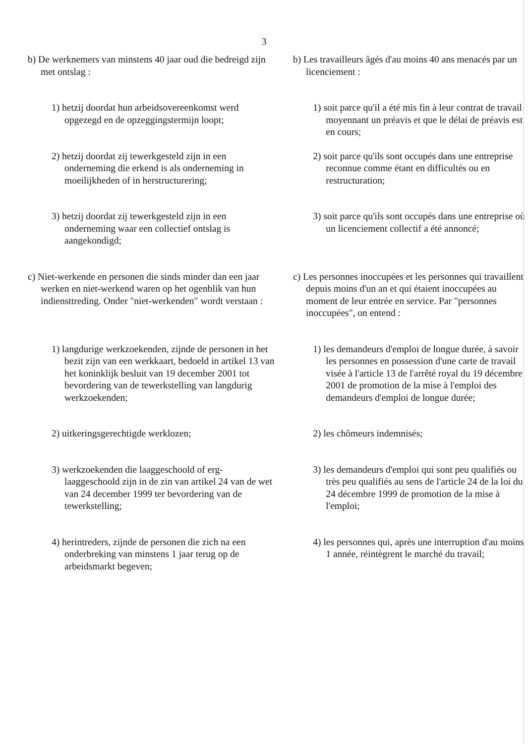3
b) De werknemers van minstens 40 jaar oud die bedreigd zijn met ontslag :
b) Les travailleurs âgés d'au moins 40 ans menacés par un licenciement :
1) hetzij doordat hun arbeidsovereenkomst werd opgezegd en de opzeggingstermijn loopt;
1) soit parce qu'il a été mis fin à leur contrat de travail moyennant un préavis et que le délai de préavis est en cours;
2) hetzij doordat zij tewerkgesteld zijn in een onderneming die erkend is als onderneming in moeilijkheden of in herstructurering;
2) soit parce qu'ils sont occupés dans une entreprise reconnue comme étant en difficultés ou en restructuration;
3) hetzij doordat zij tewerkgesteld zijn in een onderneming waar een collectief ontslag is aangekondigd;
3) soit parce qu'ils sont occupés dans une entreprise où un licenciement collectif a été annoncé;
c) Niet-werkende en personen die sinds minder dan een jaar werken en niet-werkend waren op het ogenblik van hun indiensttreding. Onder "niet-werkenden" wordt verstaan :
c) Les personnes inoccupées et les personnes qui travaillent depuis moins d'un an et qui étaient inoccupées au moment de leur entrée en service. Par "personnes inoccupées", on entend :
1) langdurige werkzoekenden, zijnde de personen in het bezit zijn van een werkkaart, bedoeld in artikel 13 van het koninklijk besluit van 19 december 2001 tot bevordering van de tewerkstelling van langdurig werkzoekenden;
1) les demandeurs d'emploi de longue durée, à savoir les personnes en possession d'une carte de travail visée à l'article 13 de l'arrêté royal du 19 décembre 2001 de promotion de la mise à l'emploi des demandeurs d'emploi de longue durée;
2) uitkeringsgerechtigde werklozen; 2) les chômeurs indemnisés;
3) werkzoekenden die laaggeschoold of erg-laaggeschoold zijn in de zin van artikel 24 van de wet van 24 december 1999 ter bevordering van de tewerkstelling;
3) les demandeurs d'emploi qui sont peu qualifiés ou très peu qualifiés au sens de l'article 24 de la loi du 24 décembre 1999 de promotion de la mise à l'emploi;
4) herintreders, zijnde de personen die zich na een onderbreking van minstens 1 jaar terug op de arbeidsmarkt begeven;
4) les personnes qui, après une interruption d'au moins 1 année, réintègrent le marché du travail;